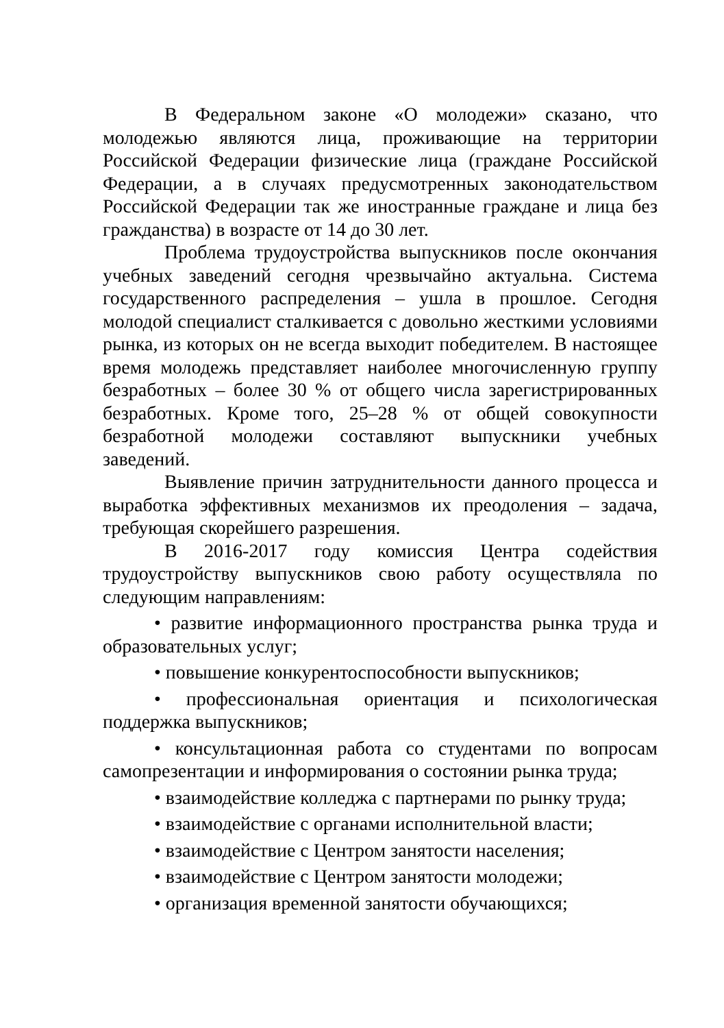В Федеральном законе «О молодежи» сказано, что молодежью являются лица, проживающие на территории Российской Федерации физические лица (граждане Российской Федерации, а в случаях предусмотренных законодательством Российской Федерации так же иностранные граждане и лица без гражданства) в возрасте от 14 до 30 лет.
Проблема трудоустройства выпускников после окончания учебных заведений сегодня чрезвычайно актуальна. Система государственного распределения – ушла в прошлое. Сегодня молодой специалист сталкивается с довольно жесткими условиями рынка, из которых он не всегда выходит победителем. В настоящее время молодежь представляет наиболее многочисленную группу безработных – более 30 % от общего числа зарегистрированных безработных. Кроме того, 25–28 % от общей совокупности безработной молодежи составляют выпускники учебных заведений.
Выявление причин затруднительности данного процесса и выработка эффективных механизмов их преодоления – задача, требующая скорейшего разрешения.
В 2016-2017 году комиссия Центра содействия трудоустройству выпускников свою работу осуществляла по следующим направлениям:
• развитие информационного пространства рынка труда и образовательных услуг;
• повышение конкурентоспособности выпускников;
• профессиональная ориентация и психологическая поддержка выпускников;
• консультационная работа со студентами по вопросам самопрезентации и информирования о состоянии рынка труда;
• взаимодействие колледжа с партнерами по рынку труда;
• взаимодействие с органами исполнительной власти;
• взаимодействие с Центром занятости населения;
• взаимодействие с Центром занятости молодежи;
• организация временной занятости обучающихся;